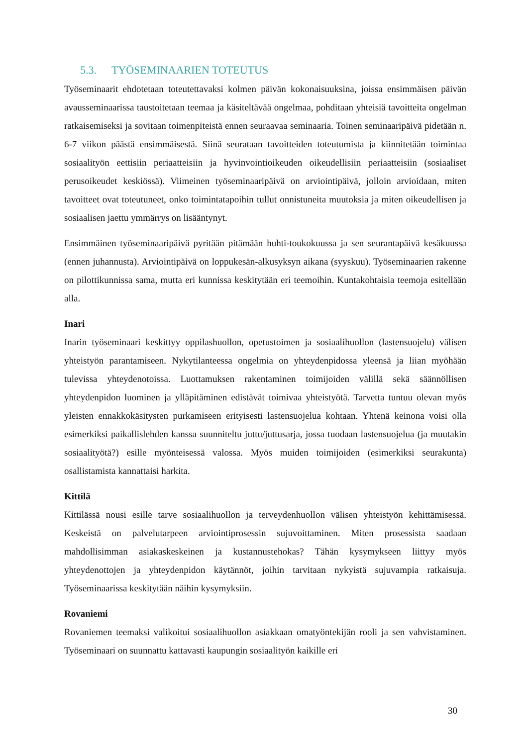5.3. TYÖSEMINAARIEN TOTEUTUS
Työseminaarit ehdotetaan toteutettavaksi kolmen päivän kokonaisuuksina, joissa ensimmäisen päivän avausseminaarissa taustoitetaan teemaa ja käsiteltävää ongelmaa, pohditaan yhteisiä tavoitteita ongelman ratkaisemiseksi ja sovitaan toimenpiteistä ennen seuraavaa seminaaria. Toinen seminaaripäivä pidetään n. 6-7 viikon päästä ensimmäisestä. Siinä seurataan tavoitteiden toteutumista ja kiinnitetään toimintaa sosiaalityön eettisiin periaatteisiin ja hyvinvointioikeuden oikeudellisiin periaatteisiin (sosiaaliset perusoikeudet keskiössä). Viimeinen työseminaaripäivä on arviointipäivä, jolloin arvioidaan, miten tavoitteet ovat toteutuneet, onko toimintatapoihin tullut onnistuneita muutoksia ja miten oikeudellisen ja sosiaalisen jaettu ymmärrys on lisääntynyt.
Ensimmäinen työseminaaripäivä pyritään pitämään huhti-toukokuussa ja sen seurantapäivä kesäkuussa (ennen juhannusta). Arviointipäivä on loppukesän-alkusyksyn aikana (syyskuu). Työseminaarien rakenne on pilottikunnissa sama, mutta eri kunnissa keskitytään eri teemoihin. Kuntakohtaisia teemoja esitellään alla.
Inari
Inarin työseminaari keskittyy oppilashuollon, opetustoimen ja sosiaalihuollon (lastensuojelu) välisen yhteistyön parantamiseen. Nykytilanteessa ongelmia on yhteydenpidossa yleensä ja liian myöhään tulevissa yhteydenotoissa. Luottamuksen rakentaminen toimijoiden välillä sekä säännöllisen yhteydenpidon luominen ja ylläpitäminen edistävät toimivaa yhteistyötä. Tarvetta tuntuu olevan myös yleisten ennakkokäsitysten purkamiseen erityisesti lastensuojelua kohtaan. Yhtenä keinona voisi olla esimerkiksi paikallislehden kanssa suunniteltu juttu/juttusarja, jossa tuodaan lastensuojelua (ja muutakin sosiaalityötä?) esille myönteisessä valossa. Myös muiden toimijoiden (esimerkiksi seurakunta) osallistamista kannattaisi harkita.
Kittilä
Kittilässä nousi esille tarve sosiaalihuollon ja terveydenhuollon välisen yhteistyön kehittämisessä. Keskeistä on palvelutarpeen arviointiprosessin sujuvoittaminen. Miten prosessista saadaan mahdollisimman asiakaskeskeinen ja kustannustehokas? Tähän kysymykseen liittyy myös yhteydenottojen ja yhteydenpidon käytännöt, joihin tarvitaan nykyistä sujuvampia ratkaisuja. Työseminaarissa keskitytään näihin kysymyksiin.
Rovaniemi
Rovaniemen teemaksi valikoitui sosiaalihuollon asiakkaan omatyöntekijän rooli ja sen vahvistaminen. Työseminaari on suunnattu kattavasti kaupungin sosiaalityön kaikille eri
30